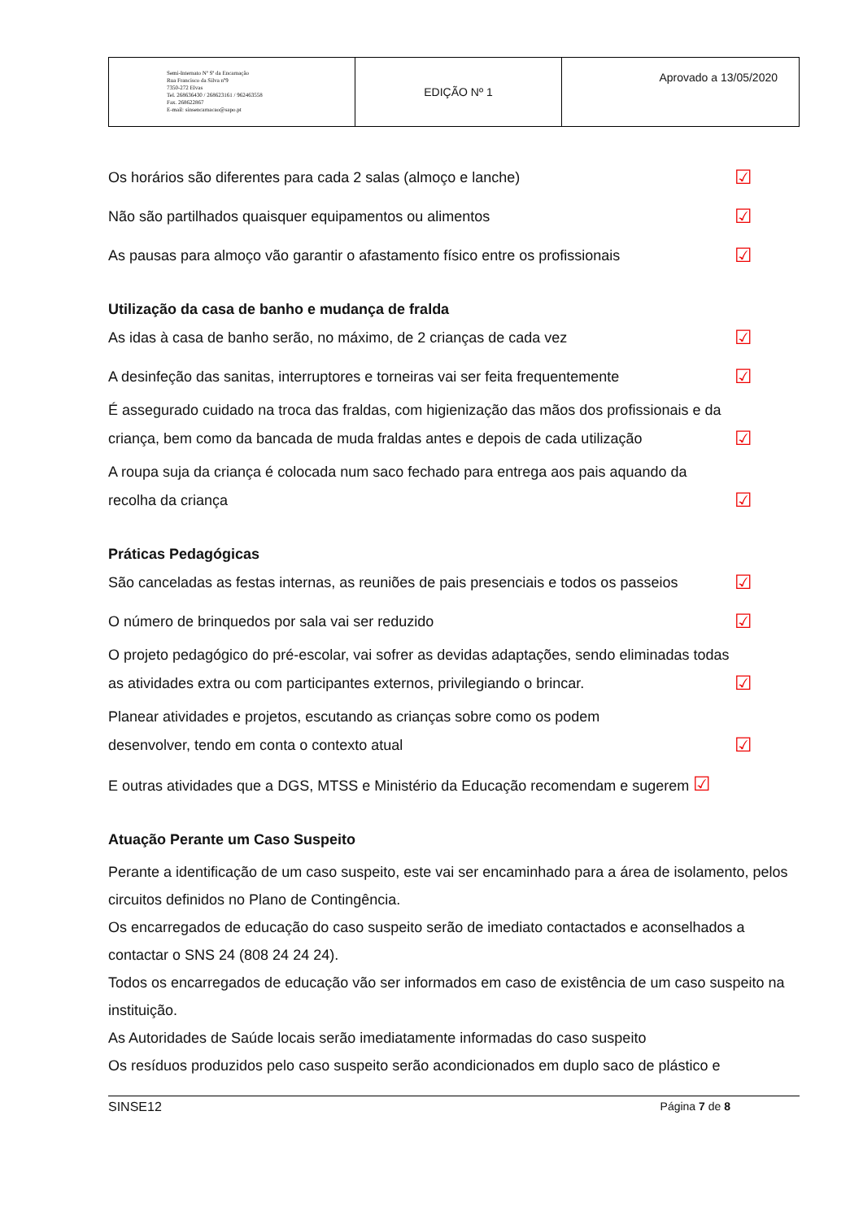| Semi-Internato Nª Sª da Encarnação Rua Francisco da Silva nº9 7350-272 Elvas Tel. 268636430 / 268623161 / 962463558 Fax. 268622867 E-mail: sinsencarnacao@sapo.pt | EDIÇÃO Nº 1 | Aprovado a 13/05/2020 |
Os horários são diferentes para cada 2 salas (almoço e lanche) ☑
Não são partilhados quaisquer equipamentos ou alimentos ☑
As pausas para almoço vão garantir o afastamento físico entre os profissionais ☑
Utilização da casa de banho e mudança de fralda
As idas à casa de banho serão, no máximo, de 2 crianças de cada vez ☑
A desinfeção das sanitas, interruptores e torneiras vai ser feita frequentemente ☑
É assegurado cuidado na troca das fraldas, com higienização das mãos dos profissionais e da
criança, bem como da bancada de muda fraldas antes e depois de cada utilização ☑
A roupa suja da criança é colocada num saco fechado para entrega aos pais aquando da
recolha da criança ☑
Práticas Pedagógicas
São canceladas as festas internas, as reuniões de pais presenciais e todos os passeios ☑
O número de brinquedos por sala vai ser reduzido ☑
O projeto pedagógico do pré-escolar, vai sofrer as devidas adaptações, sendo eliminadas todas
as atividades extra ou com participantes externos, privilegiando o brincar. ☑
Planear atividades e projetos, escutando as crianças sobre como os podem
desenvolver, tendo em conta o contexto atual ☑
E outras atividades que a DGS, MTSS e Ministério da Educação recomendam e sugerem ☑
Atuação Perante um Caso Suspeito
Perante a identificação de um caso suspeito, este vai ser encaminhado para a área de isolamento, pelos circuitos definidos no Plano de Contingência.
Os encarregados de educação do caso suspeito serão de imediato contactados e aconselhados a contactar o SNS 24 (808 24 24 24).
Todos os encarregados de educação vão ser informados em caso de existência de um caso suspeito na instituição.
As Autoridades de Saúde locais serão imediatamente informadas do caso suspeito
Os resíduos produzidos pelo caso suspeito serão acondicionados em duplo saco de plástico e
SINSE12 Página 7 de 8